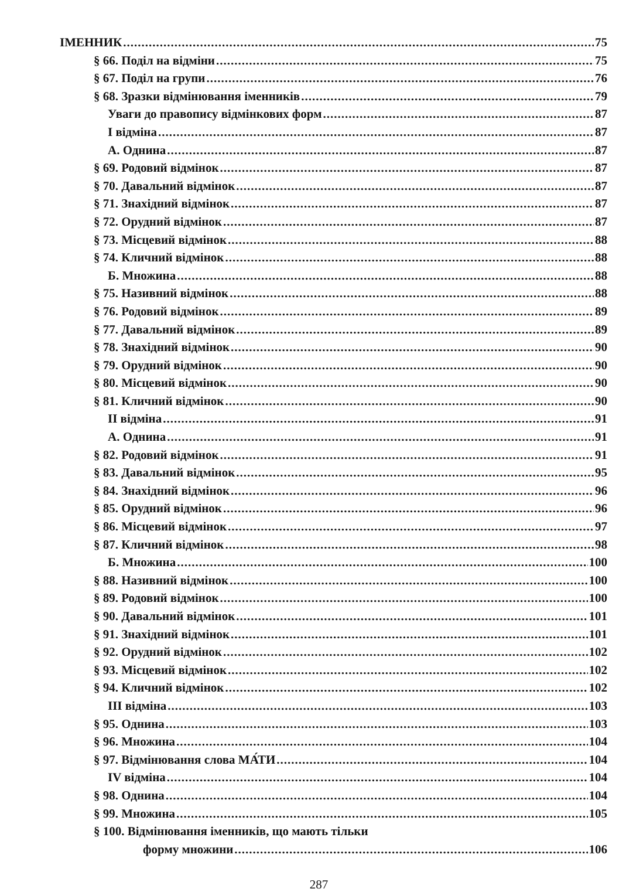ІМЕННИК 75
§ 66. Поділ на відміни 75
§ 67. Поділ на групи 76
§ 68. Зразки відмінювання іменників 79
Уваги до правопису відмінкових форм 87
І відміна 87
А. Однина 87
§ 69. Родовий відмінок 87
§ 70. Давальний відмінок 87
§ 71. Знахідний відмінок 87
§ 72. Орудний відмінок 87
§ 73. Місцевий відмінок 88
§ 74. Кличний відмінок 88
Б. Множина 88
§ 75. Називний відмінок 88
§ 76. Родовий відмінок 89
§ 77. Давальний відмінок 89
§ 78. Знахідний відмінок 90
§ 79. Орудний відмінок 90
§ 80. Місцевий відмінок 90
§ 81. Кличний відмінок 90
ІІ відміна 91
А. Однина 91
§ 82. Родовий відмінок 91
§ 83. Давальний відмінок 95
§ 84. Знахідний відмінок 96
§ 85. Орудний відмінок 96
§ 86. Місцевий відмінок 97
§ 87. Кличний відмінок 98
Б. Множина 100
§ 88. Називний відмінок 100
§ 89. Родовий відмінок 100
§ 90. Давальний відмінок 101
§ 91. Знахідний відмінок 101
§ 92. Орудний відмінок 102
§ 93. Місцевий відмінок 102
§ 94. Кличний відмінок 102
ІІІ відміна 103
§ 95. Однина 103
§ 96. Множина 104
§ 97. Відмінювання слова МА́ТИ 104
IV відміна 104
§ 98. Однина 104
§ 99. Множина 105
§ 100. Відмінювання іменників, що мають тільки
форму множини 106
287